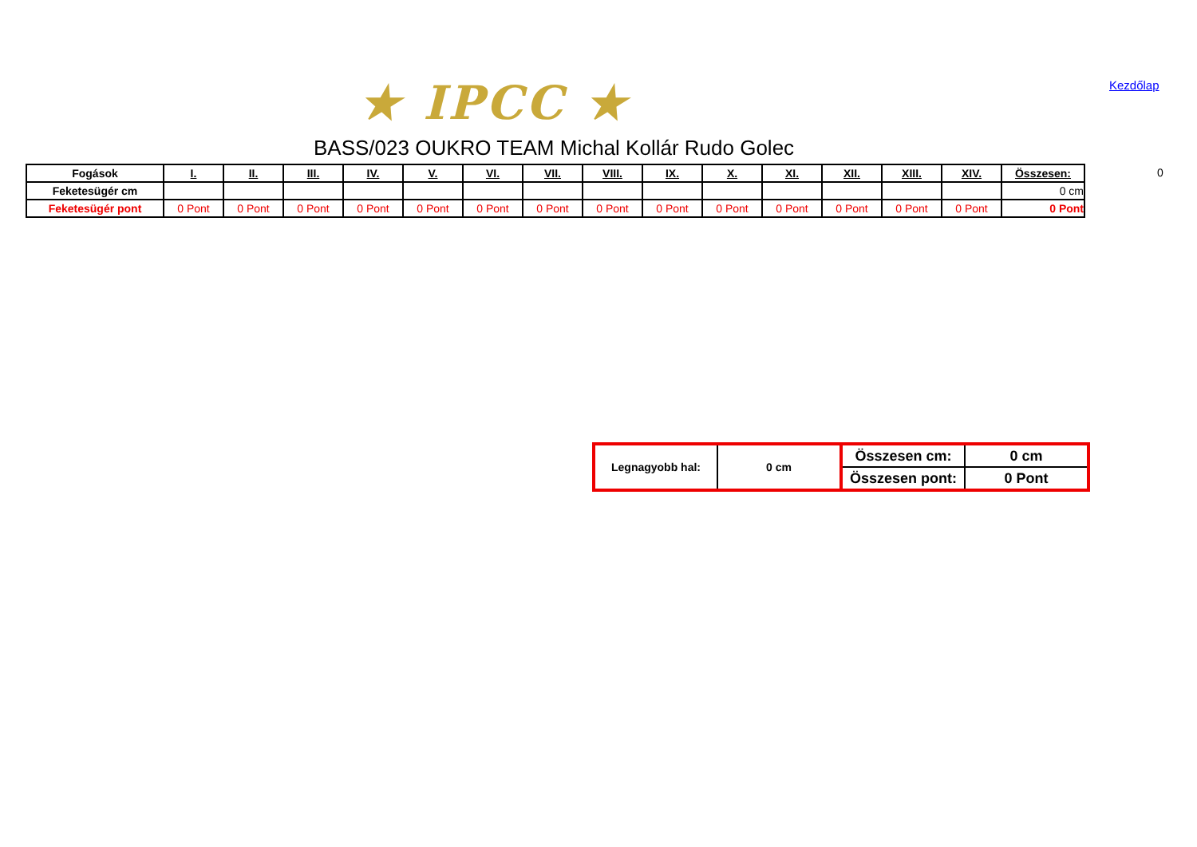★ IPCC ★ Kezdőlap
BASS/023 OUKRO TEAM Michal Kollár Rudo Golec
0
| Fogások | I. | II. | III. | IV. | V. | VI. | VII. | VIII. | IX. | X. | XI. | XII. | XIII. | XIV. | Összesen: |
| --- | --- | --- | --- | --- | --- | --- | --- | --- | --- | --- | --- | --- | --- | --- | --- |
| Feketesügér cm | | | | | | | | | | | | | | | 0 cm |
| Feketesügér pont | 0 Pont | 0 Pont | 0 Pont | 0 Pont | 0 Pont | 0 Pont | 0 Pont | 0 Pont | 0 Pont | 0 Pont | 0 Pont | 0 Pont | 0 Pont | 0 Pont | 0 Pont |
| Legnagyobb hal: | 0 cm | Összesen cm: | 0 cm |
| | | Összesen pont: | 0 Pont |